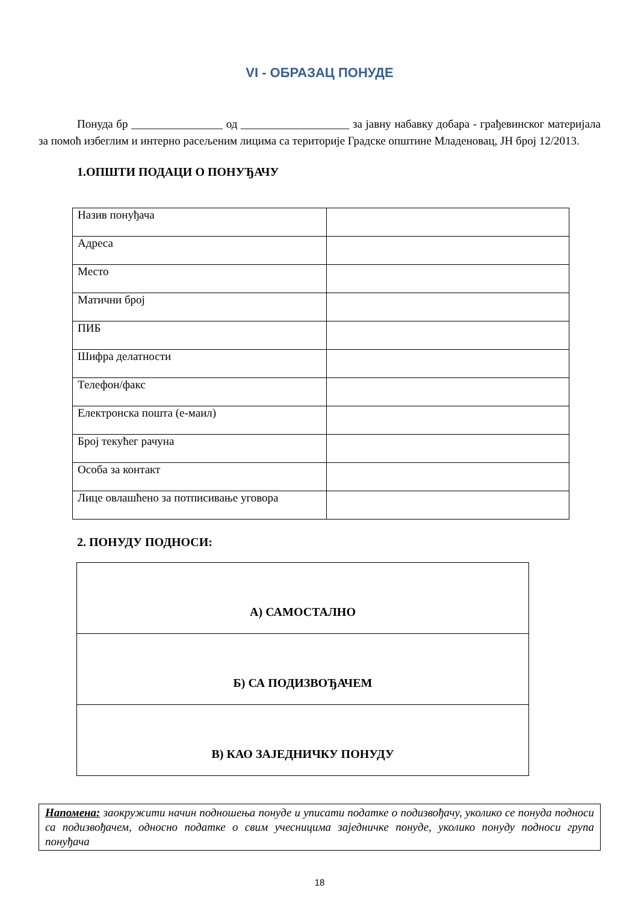VI - ОБРАЗАЦ ПОНУДЕ
Понуда бр ________________ од ___________________ за јавну набавку добара - грађевинског материјала за помоћ избеглим и интерно расељеним лицима са територије Градске општине Младеновац, ЈН број 12/2013.
1.ОПШТИ ПОДАЦИ О ПОНУЂАЧУ
| Назив понуђача | |
| Адреса | |
| Место | |
| Матични број | |
| ПИБ | |
| Шифра делатности | |
| Телефон/факс | |
| Електронска пошта (е-маил) | |
| Број текућег рачуна | |
| Особа за контакт | |
| Лице овлашћено за потписивање уговора | |
2. ПОНУДУ ПОДНОСИ:
| А) САМОСТАЛНО |
| Б) СА ПОДИЗВОЂАЧЕМ |
| В) КАО ЗАЈЕДНИЧКУ ПОНУДУ |
Напомена: заокружити начин подношења понуде и уписати податке о подизвођачу, уколико се понуда подноси са подизвођачем, односно податке о свим учесницима заједничке понуде, уколико понуду подноси група понуђача
18